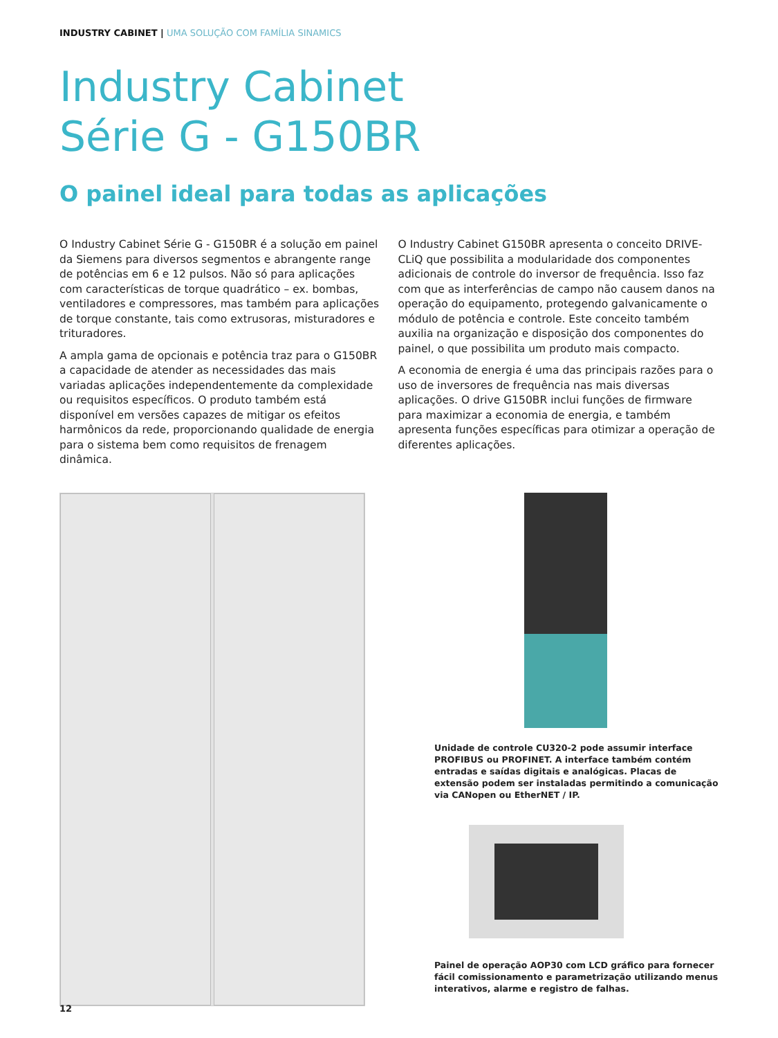INDUSTRY CABINET | UMA SOLUÇÃO COM FAMÍLIA SINAMICS
Industry Cabinet
Série G - G150BR
O painel ideal para todas as aplicações
O Industry Cabinet Série G - G150BR é a solução em painel da Siemens para diversos segmentos e abrangente range de potências em 6 e 12 pulsos. Não só para aplicações com características de torque quadrático – ex. bombas, ventila­dores e compressores, mas também para aplicações de torque constante, tais como extrusoras, misturadores e trituradores.
A ampla gama de opcionais e potência traz para o G150BR a capacidade de atender as necessidades das mais variadas aplicações independentemente da complexidade ou requisi­tos específicos. O produto também está disponível em versões capazes de mitigar os efeitos harmônicos da rede, proporcionando qualidade de energia para o sistema bem como requisitos de frenagem dinâmica.
O Industry Cabinet G150BR apresenta o conceito DRIVE-CLiQ que possibilita a modularidade dos componentes adicionais de controle do inversor de frequência. Isso faz com que as interferências de campo não causem danos na operação do equipamento, protegendo galvanicamente o módulo de potência e controle. Este conceito também auxilia na organi­zação e disposição dos componentes do painel, o que possibi­lita um produto mais compacto.
A economia de energia é uma das principais razões para o uso de inversores de frequência nas mais diversas aplicações. O drive G150BR inclui funções de firmware para maximizar a economia de energia, e também apresenta funções específi­cas para otimizar a operação de diferentes aplicações.
Unidade de controle CU320-2 pode assumir interface PROFIBUS ou PROFINET. A interface também contém entradas e saídas digitais e analógicas. Placas de extensão podem ser instaladas permitindo a comunicação via CANopen ou EtherNET / IP.
Painel de operação AOP30 com LCD gráfico para fornecer fácil comissionamento e parametrização utilizando menus interativos, alarme e registro de falhas.
12